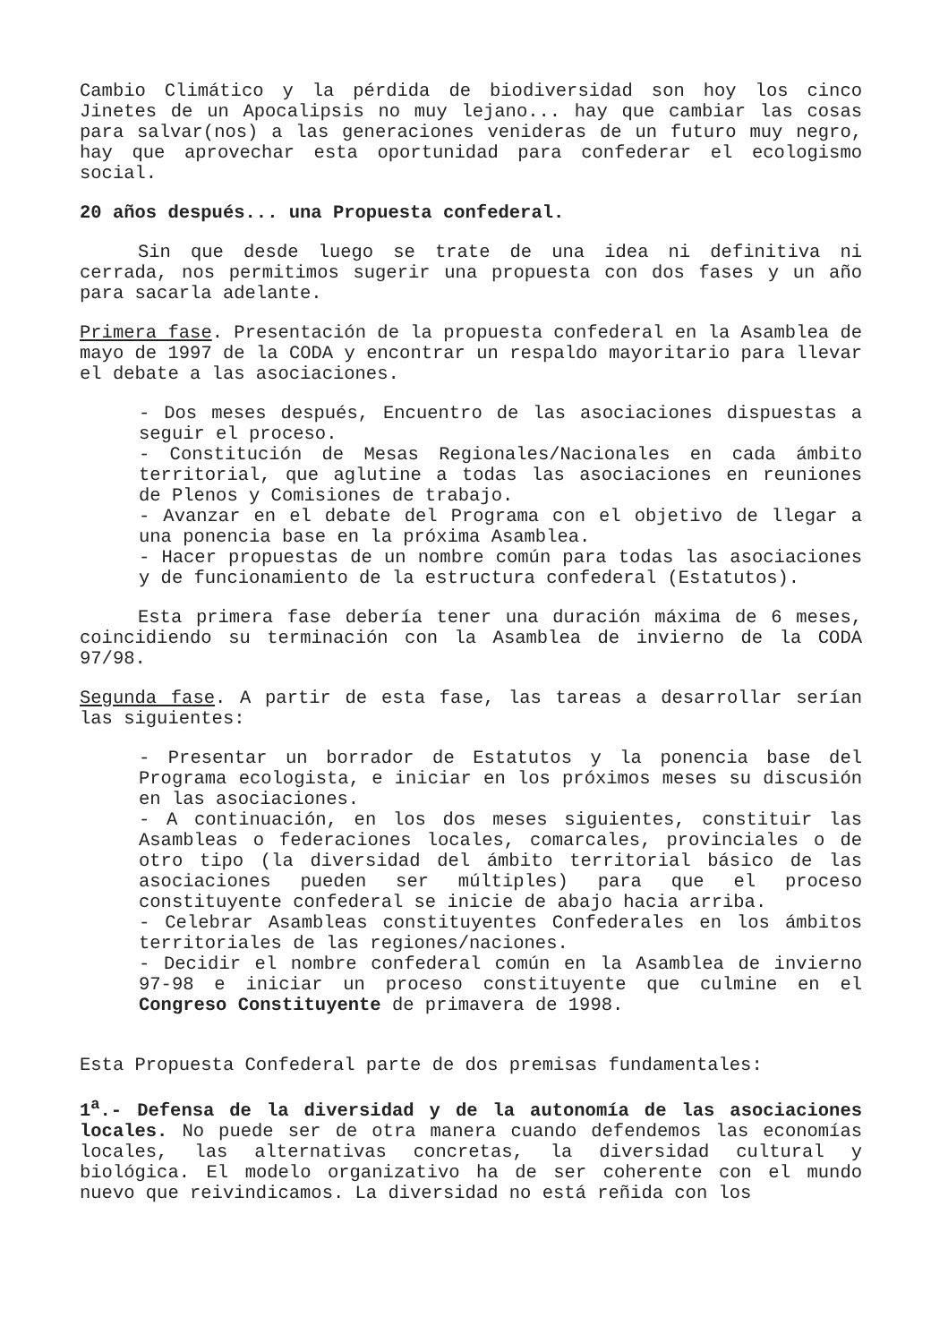Cambio Climático y la pérdida de biodiversidad son hoy los cinco Jinetes de un Apocalipsis no muy lejano... hay que cambiar las cosas para salvar(nos) a las generaciones venideras de un futuro muy negro, hay que aprovechar esta oportunidad para confederar el ecologismo social.
20 años después... una Propuesta confederal.
Sin que desde luego se trate de una idea ni definitiva ni cerrada, nos permitimos sugerir una propuesta con dos fases y un año para sacarla adelante.
Primera fase. Presentación de la propuesta confederal en la Asamblea de mayo de 1997 de la CODA y encontrar un respaldo mayoritario para llevar el debate a las asociaciones.
- Dos meses después, Encuentro de las asociaciones dispuestas a seguir el proceso.
- Constitución de Mesas Regionales/Nacionales en cada ámbito territorial, que aglutine a todas las asociaciones en reuniones de Plenos y Comisiones de trabajo.
- Avanzar en el debate del Programa con el objetivo de llegar a una ponencia base en la próxima Asamblea.
- Hacer propuestas de un nombre común para todas las asociaciones y de funcionamiento de la estructura confederal (Estatutos).
Esta primera fase debería tener una duración máxima de 6 meses, coincidiendo su terminación con la Asamblea de invierno de la CODA 97/98.
Segunda fase. A partir de esta fase, las tareas a desarrollar serían las siguientes:
- Presentar un borrador de Estatutos y la ponencia base del Programa ecologista, e iniciar en los próximos meses su discusión en las asociaciones.
- A continuación, en los dos meses siguientes, constituir las Asambleas o federaciones locales, comarcales, provinciales o de otro tipo (la diversidad del ámbito territorial básico de las asociaciones pueden ser múltiples) para que el proceso constituyente confederal se inicie de abajo hacia arriba.
- Celebrar Asambleas constituyentes Confederales en los ámbitos territoriales de las regiones/naciones.
- Decidir el nombre confederal común en la Asamblea de invierno 97-98 e iniciar un proceso constituyente que culmine en el Congreso Constituyente de primavera de 1998.
Esta Propuesta Confederal parte de dos premisas fundamentales:
1<sup>a</sup>.- Defensa de la diversidad y de la autonomía de las asociaciones locales. No puede ser de otra manera cuando defendemos las economías locales, las alternativas concretas, la diversidad cultural y biológica. El modelo organizativo ha de ser coherente con el mundo nuevo que reivindicamos. La diversidad no está reñida con los